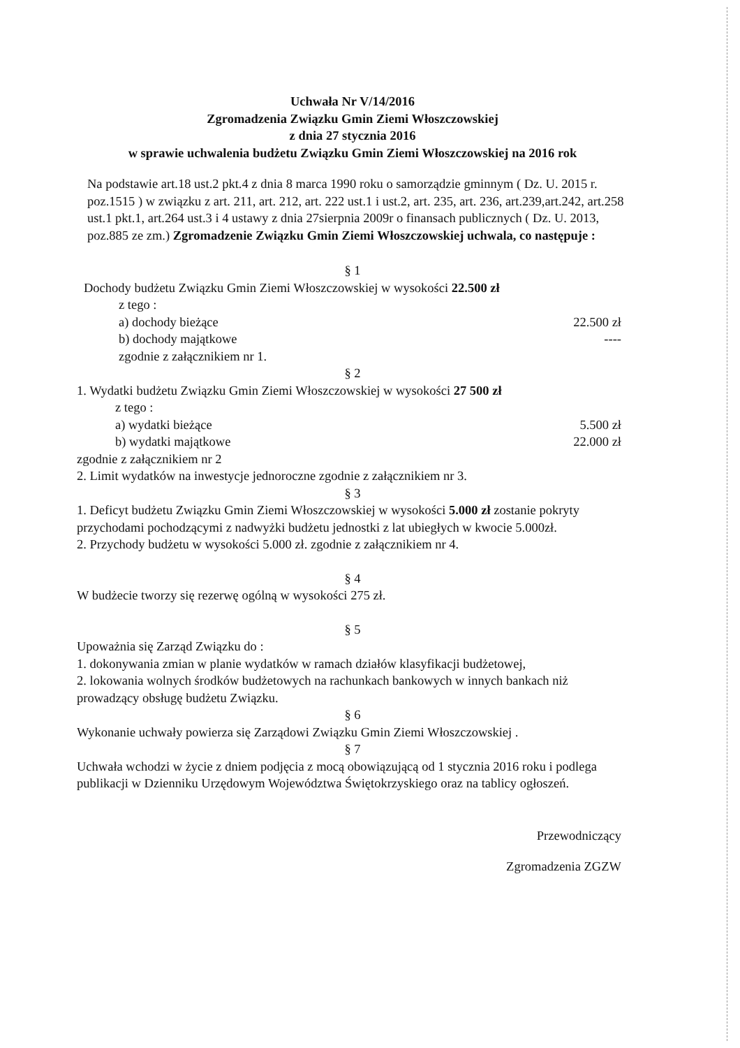Uchwała Nr V/14/2016
Zgromadzenia Związku Gmin Ziemi Włoszczowskiej
z dnia 27 stycznia 2016
w sprawie uchwalenia budżetu Związku Gmin Ziemi Włoszczowskiej na 2016 rok
Na podstawie art.18 ust.2 pkt.4 z dnia 8 marca 1990 roku o samorządzie gminnym ( Dz. U. 2015 r. poz.1515 ) w związku z art. 211, art. 212, art. 222 ust.1 i ust.2, art. 235, art. 236, art.239,art.242, art.258 ust.1 pkt.1, art.264 ust.3 i 4 ustawy z dnia 27sierpnia 2009r o finansach publicznych ( Dz. U. 2013, poz.885 ze zm.) Zgromadzenie Związku Gmin Ziemi Włoszczowskiej uchwala, co następuje :
§ 1
Dochody budżetu Związku Gmin Ziemi Włoszczowskiej w wysokości 22.500 zł
z tego :
a) dochody bieżące 22.500 zł
b) dochody majątkowe ----
zgodnie z załącznikiem nr 1.
§ 2
1. Wydatki budżetu Związku Gmin Ziemi Włoszczowskiej w wysokości 27 500 zł
z tego :
a) wydatki bieżące 5.500 zł
b) wydatki majątkowe 22.000 zł
zgodnie z załącznikiem nr 2
2. Limit wydatków na inwestycje jednoroczne zgodnie z załącznikiem nr 3.
§ 3
1. Deficyt budżetu Związku Gmin Ziemi Włoszczowskiej w wysokości 5.000 zł zostanie pokryty przychodami pochodzącymi z nadwyżki budżetu jednostki z lat ubiegłych w kwocie 5.000zł.
2. Przychody budżetu w wysokości 5.000 zł. zgodnie z załącznikiem nr 4.
§ 4
W budżecie tworzy się rezerwę ogólną w wysokości 275 zł.
§ 5
Upoważnia się Zarząd Związku do :
1. dokonywania zmian w planie wydatków w ramach działów klasyfikacji budżetowej,
2. lokowania wolnych środków budżetowych na rachunkach bankowych w innych bankach niż prowadzący obsługę budżetu Związku.
§ 6
Wykonanie uchwały powierza się Zarządowi Związku Gmin Ziemi Włoszczowskiej .
§ 7
Uchwała wchodzi w życie z dniem podjęcia z mocą obowiązującą od 1 stycznia 2016 roku i podlega publikacji w Dzienniku Urzędowym Województwa Świętokrzyskiego oraz na tablicy ogłoszeń.
Przewodniczący
Zgromadzenia ZGZW